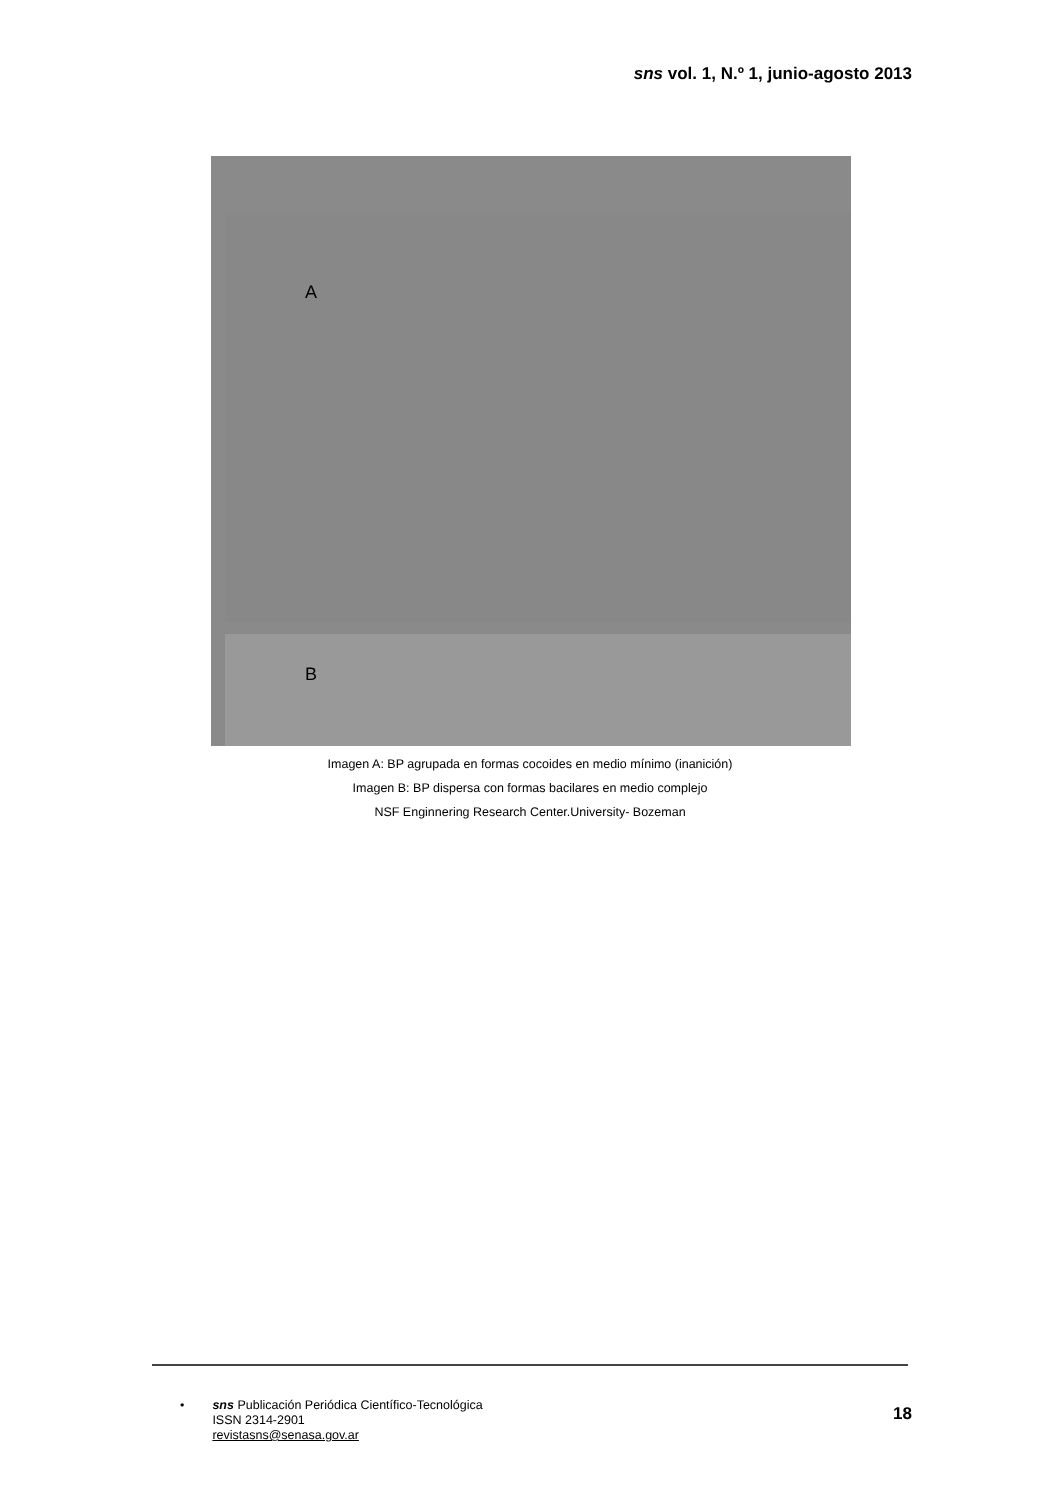sns vol. 1, N.º 1, junio-agosto 2013
A
B
Imagen A: BP agrupada en formas cocoides en medio mínimo (inanición)
Imagen B: BP dispersa con formas bacilares en medio complejo
NSF Enginnering Research Center.University- Bozeman
• sns Publicación Periódica Científico-Tecnológica
ISSN 2314-2901
revistasns@senasa.gov.ar
18